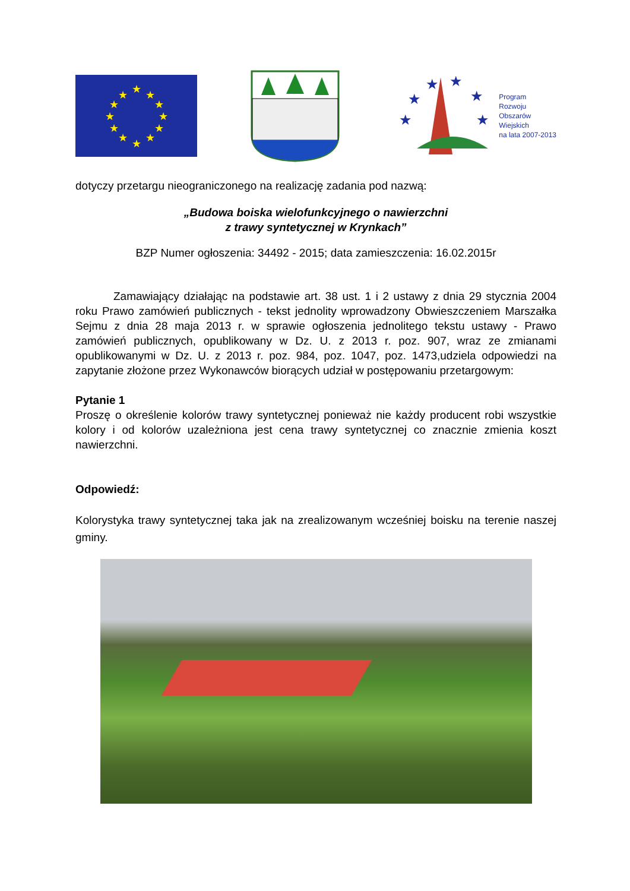★
★
★
★
★
★
★
★
★
★
★
★
★
★
★
★
★
★
Program
Rozwoju
Obszarów
Wiejskich
na lata 2007-2013
dotyczy przetargu nieograniczonego na realizację zadania pod nazwą:
„Budowa boiska wielofunkcyjnego o nawierzchni
z trawy syntetycznej w Krynkach”
BZP Numer ogłoszenia: 34492 - 2015; data zamieszczenia: 16.02.2015r
Zamawiający działając na podstawie art. 38 ust. 1 i 2 ustawy z dnia 29 stycznia 2004 roku Prawo zamówień publicznych - tekst jednolity wprowadzony Obwieszczeniem Marszałka Sejmu z dnia 28 maja 2013 r. w sprawie ogłoszenia jednolitego tekstu ustawy - Prawo zamówień publicznych, opublikowany w Dz. U. z 2013 r. poz. 907, wraz ze zmianami opublikowanymi w Dz. U. z 2013 r. poz. 984, poz. 1047, poz. 1473,udziela odpowiedzi na zapytanie złożone przez Wykonawców biorących udział w postępowaniu przetargowym:
Pytanie 1
Proszę o określenie kolorów trawy syntetycznej ponieważ nie każdy producent robi wszystkie kolory i od kolorów uzależniona jest cena trawy syntetycznej co znacznie zmienia koszt nawierzchni.
Odpowiedź:
Kolorystyka trawy syntetycznej taka jak na zrealizowanym wcześniej boisku na terenie naszej gminy.